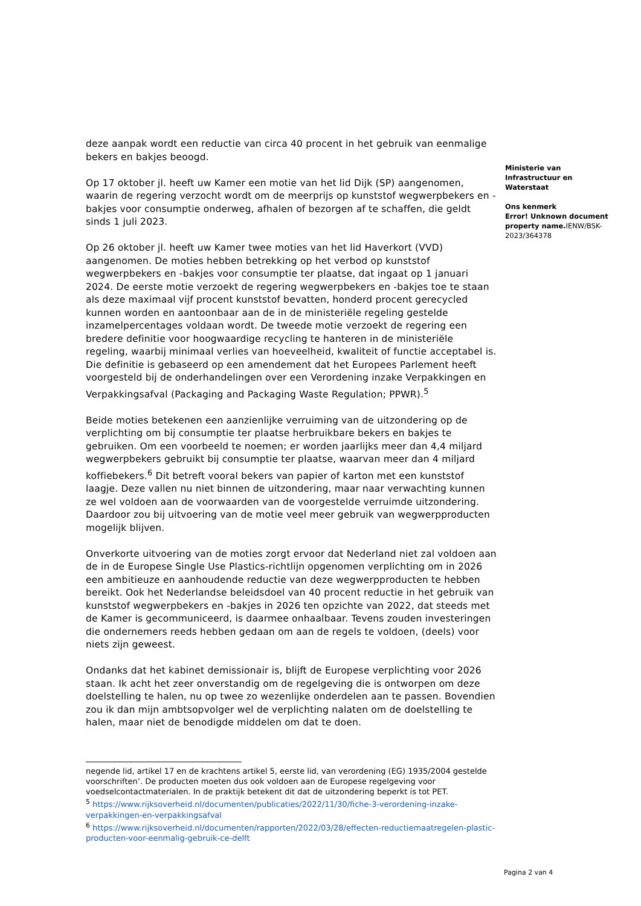deze aanpak wordt een reductie van circa 40 procent in het gebruik van eenmalige bekers en bakjes beoogd.
Op 17 oktober jl. heeft uw Kamer een motie van het lid Dijk (SP) aangenomen, waarin de regering verzocht wordt om de meerprijs op kunststof wegwerpbekers en -bakjes voor consumptie onderweg, afhalen of bezorgen af te schaffen, die geldt sinds 1 juli 2023.
Op 26 oktober jl. heeft uw Kamer twee moties van het lid Haverkort (VVD) aangenomen. De moties hebben betrekking op het verbod op kunststof wegwerpbekers en -bakjes voor consumptie ter plaatse, dat ingaat op 1 januari 2024. De eerste motie verzoekt de regering wegwerpbekers en -bakjes toe te staan als deze maximaal vijf procent kunststof bevatten, honderd procent gerecycled kunnen worden en aantoonbaar aan de in de ministeriële regeling gestelde inzamelpercentages voldaan wordt. De tweede motie verzoekt de regering een bredere definitie voor hoogwaardige recycling te hanteren in de ministeriële regeling, waarbij minimaal verlies van hoeveelheid, kwaliteit of functie acceptabel is. Die definitie is gebaseerd op een amendement dat het Europees Parlement heeft voorgesteld bij de onderhandelingen over een Verordening inzake Verpakkingen en Verpakkingsafval (Packaging and Packaging Waste Regulation; PPWR).<sup>5</sup>
Beide moties betekenen een aanzienlijke verruiming van de uitzondering op de verplichting om bij consumptie ter plaatse herbruikbare bekers en bakjes te gebruiken. Om een voorbeeld te noemen; er worden jaarlijks meer dan 4,4 miljard wegwerpbekers gebruikt bij consumptie ter plaatse, waarvan meer dan 4 miljard koffiebekers.<sup>6</sup> Dit betreft vooral bekers van papier of karton met een kunststof laagje. Deze vallen nu niet binnen de uitzondering, maar naar verwachting kunnen ze wel voldoen aan de voorwaarden van de voorgestelde verruimde uitzondering. Daardoor zou bij uitvoering van de motie veel meer gebruik van wegwerpproducten mogelijk blijven.
Onverkorte uitvoering van de moties zorgt ervoor dat Nederland niet zal voldoen aan de in de Europese Single Use Plastics-richtlijn opgenomen verplichting om in 2026 een ambitieuze en aanhoudende reductie van deze wegwerpproducten te hebben bereikt. Ook het Nederlandse beleidsdoel van 40 procent reductie in het gebruik van kunststof wegwerpbekers en -bakjes in 2026 ten opzichte van 2022, dat steeds met de Kamer is gecommuniceerd, is daarmee onhaalbaar. Tevens zouden investeringen die ondernemers reeds hebben gedaan om aan de regels te voldoen, (deels) voor niets zijn geweest.
Ondanks dat het kabinet demissionair is, blijft de Europese verplichting voor 2026 staan. Ik acht het zeer onverstandig om de regelgeving die is ontworpen om deze doelstelling te halen, nu op twee zo wezenlijke onderdelen aan te passen. Bovendien zou ik dan mijn ambtsopvolger wel de verplichting nalaten om de doelstelling te halen, maar niet de benodigde middelen om dat te doen.
Ministerie van Infrastructuur en Waterstaat
Ons kenmerk
Error! Unknown document property name. IENW/BSK-2023/364378
negende lid, artikel 17 en de krachtens artikel 5, eerste lid, van verordening (EG) 1935/2004 gestelde voorschriften’. De producten moeten dus ook voldoen aan de Europese regelgeving voor voedselcontactmaterialen. In de praktijk betekent dit dat de uitzondering beperkt is tot PET.
<sup>5</sup> https://www.rijksoverheid.nl/documenten/publicaties/2022/11/30/fiche-3-verordening-inzake-verpakkingen-en-verpakkingsafval
<sup>6</sup> https://www.rijksoverheid.nl/documenten/rapporten/2022/03/28/effecten-reductiemaatregelen-plastic-producten-voor-eenmalig-gebruik-ce-delft
Pagina 2 van 4